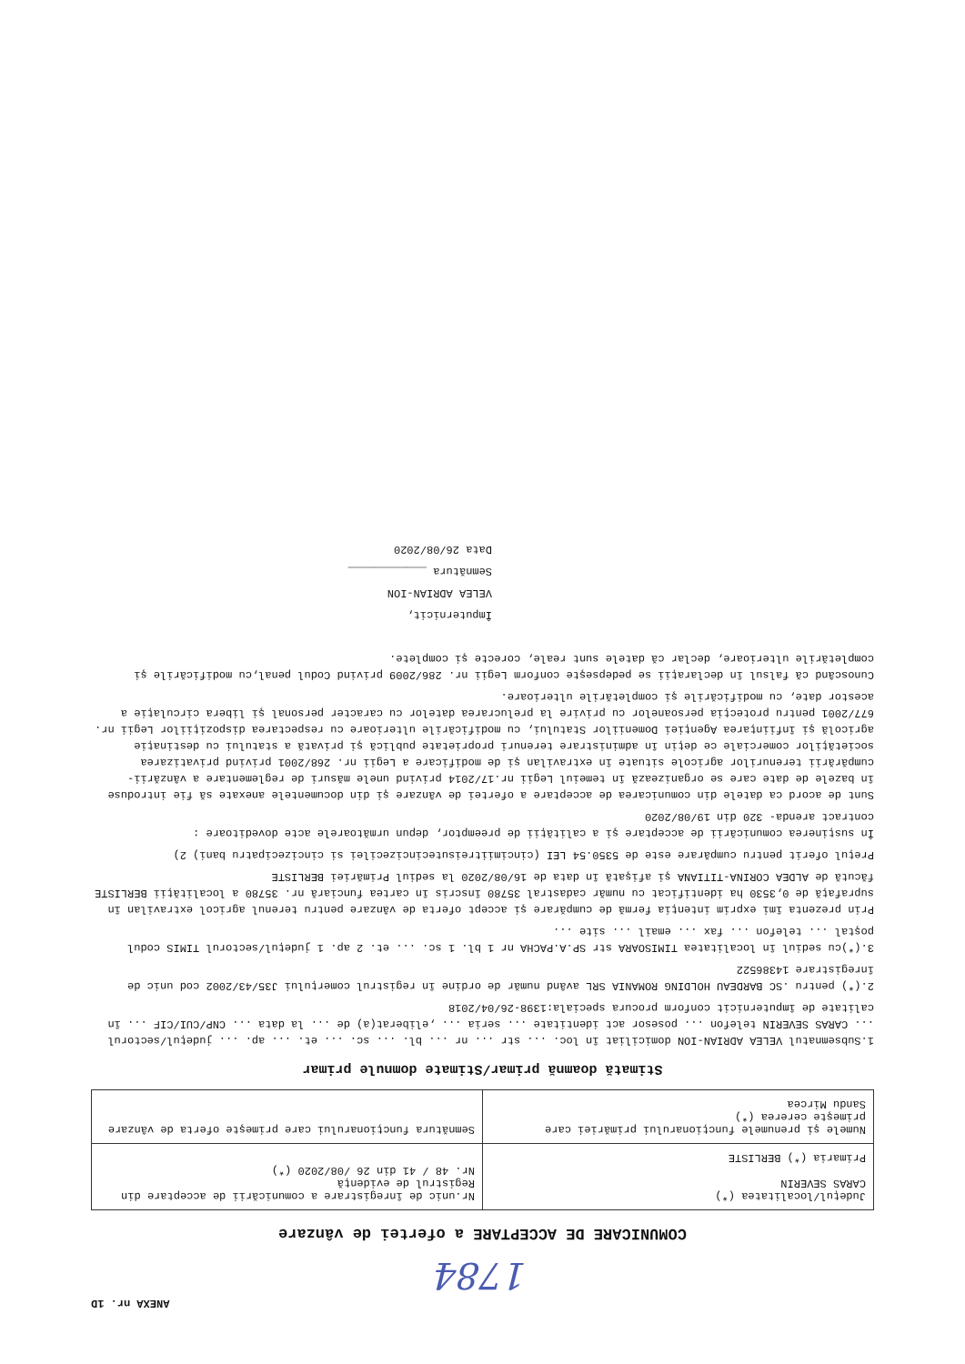ANEXA nr. 1D
1784
COMUNICARE DE ACCEPTARE a ofertei de vânzare
| Județul/localitatea (*) CARAS SEVERIN Primaria (*) BERLISTE | Nr.unic de înregistrare a comunicării de acceptare din Registrul de evidenţă Nr. 48 / 41 din 26 /08/2020 (*) |
| Numele şi prenumele funcţionarului primăriei care primeşte cererea (*) Sandu Mircea | Semnătura funcţionarului care primeşte oferta de vânzare |
Stimată doamnă primar/Stimate domnule primar
1.Subsemnatul VELEA ADRIAN-ION domiciliat în loc. ... str ... nr ... bl. ... sc. ... et. ... ap. ... judeţul/sectorul ... CARAS SEVERIN telefon ... posesor act identitate ... seria ... ,eliberat(a) de ... la data ... CNP/CUI/CIF ... în calitate de împuternicit conform procura speciala:1398-26/04/2018
2.(*) pentru .SC BARDEAU HOLDING ROMANIA SRL având număr de ordine în registrul comerţului J35/43/2002 cod unic de înregistrare 14386522
3.(*)cu sediul în localitatea TIMISOARA str SP.A.PACHA nr 1 bl. 1 sc. ... et. 2 ap. 1 judeţul/sectorul TIMIS codul poştal ... telefon ... fax ... email ... site ...
Prin prezenta îmi exprim intenţia fermă de cumpărare şi accept oferta de vânzare pentru terenul agricol extravilan în suprafaţă de 0,3530 ha identificat cu număr cadastral 35780 înscris în cartea funciară nr. 35780 a localităţii BERLISTE făcută de ALDEA CORINA-TITIANA şi afişată în data de 16/08/2020 la sediul Primăriei BERLISTE
Preţul oferit pentru cumpărare este de 5350.54 LEI (cincimiitreisutecincizecilei si cincizecipatru bani) 2)
În susţinerea comunicării de acceptare şi a calităţii de preemptor, depun următoarele acte doveditoare :
contract arenda- 320 din 19/08/2020
Sunt de acord ca datele din comunicarea de acceptare a ofertei de vânzare şi din documentele anexate să fie introduse în bazele de date care se organizează în temeiul Legii nr.17/2014 privind unele măsuri de reglementare a vânzării-cumpărării terenurilor agricole situate în extravilan şi de modificare a Legii nr. 268/2001 privind privatizarea societăţilor comerciale ce deţin în administrare terenuri proprietate publică şi privată a statului cu destinaţie agricolă şi înfiinţarea Agenţiei Domeniilor Statului, cu modificările ulterioare cu respectarea dispoziţiilor Legii nr. 677/2001 pentru protecţia persoanelor cu privire la prelucrarea datelor cu caracter personal şi libera circulaţie a acestor date, cu modificările şi completările ulterioare.
Cunoscând că falsul în declaraţii se pedepseşte conform Legii nr. 286/2009 privind Codul penal,cu modificările şi completările ulterioare, declar că datele sunt reale, corecte şi complete.
Împuternicit,
VELEA ADRIAN-ION
Semnătura ____________
Data 26/08/2020